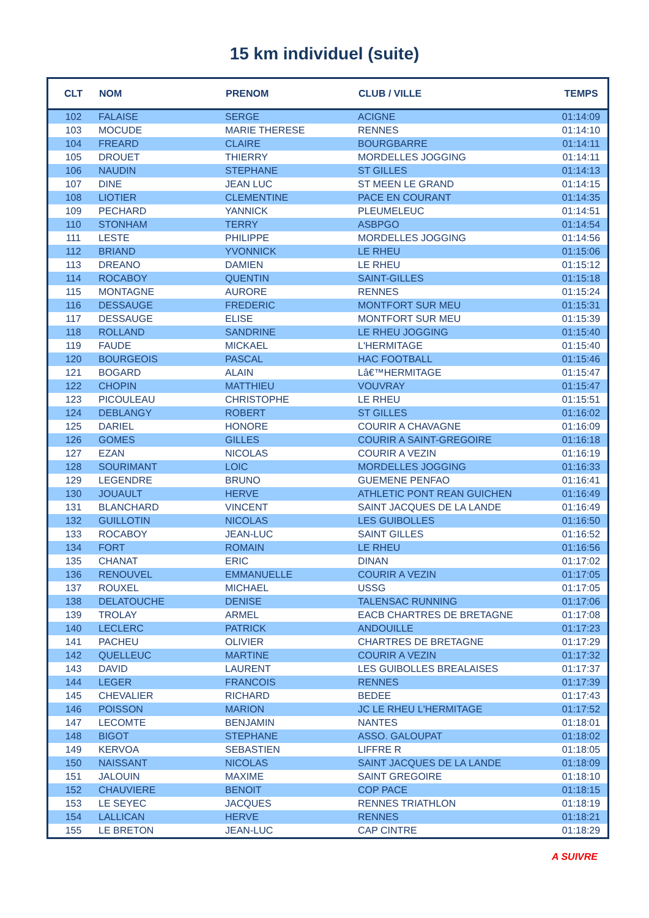15 km individuel (suite)
| CLT | NOM | PRENOM | CLUB / VILLE | TEMPS |
| --- | --- | --- | --- | --- |
| 102 | FALAISE | SERGE | ACIGNE | 01:14:09 |
| 103 | MOCUDE | MARIE THERESE | RENNES | 01:14:10 |
| 104 | FREARD | CLAIRE | BOURGBARRE | 01:14:11 |
| 105 | DROUET | THIERRY | MORDELLES JOGGING | 01:14:11 |
| 106 | NAUDIN | STEPHANE | ST GILLES | 01:14:13 |
| 107 | DINE | JEAN LUC | ST MEEN LE GRAND | 01:14:15 |
| 108 | LIOTIER | CLEMENTINE | PACE EN COURANT | 01:14:35 |
| 109 | PECHARD | YANNICK | PLEUMELEUC | 01:14:51 |
| 110 | STONHAM | TERRY | ASBPGO | 01:14:54 |
| 111 | LESTE | PHILIPPE | MORDELLES JOGGING | 01:14:56 |
| 112 | BRIAND | YVONNICK | LE RHEU | 01:15:06 |
| 113 | DREANO | DAMIEN | LE RHEU | 01:15:12 |
| 114 | ROCABOY | QUENTIN | SAINT-GILLES | 01:15:18 |
| 115 | MONTAGNE | AURORE | RENNES | 01:15:24 |
| 116 | DESSAUGE | FREDERIC | MONTFORT SUR MEU | 01:15:31 |
| 117 | DESSAUGE | ELISE | MONTFORT SUR MEU | 01:15:39 |
| 118 | ROLLAND | SANDRINE | LE RHEU JOGGING | 01:15:40 |
| 119 | FAUDE | MICKAEL | L'HERMITAGE | 01:15:40 |
| 120 | BOURGEOIS | PASCAL | HAC FOOTBALL | 01:15:46 |
| 121 | BOGARD | ALAIN | Lâ€™HERMITAGE | 01:15:47 |
| 122 | CHOPIN | MATTHIEU | VOUVRAY | 01:15:47 |
| 123 | PICOULEAU | CHRISTOPHE | LE RHEU | 01:15:51 |
| 124 | DEBLANGY | ROBERT | ST GILLES | 01:16:02 |
| 125 | DARIEL | HONORE | COURIR A CHAVAGNE | 01:16:09 |
| 126 | GOMES | GILLES | COURIR A SAINT-GREGOIRE | 01:16:18 |
| 127 | EZAN | NICOLAS | COURIR A VEZIN | 01:16:19 |
| 128 | SOURIMANT | LOIC | MORDELLES JOGGING | 01:16:33 |
| 129 | LEGENDRE | BRUNO | GUEMENE PENFAO | 01:16:41 |
| 130 | JOUAULT | HERVE | ATHLETIC PONT REAN GUICHEN | 01:16:49 |
| 131 | BLANCHARD | VINCENT | SAINT JACQUES DE LA LANDE | 01:16:49 |
| 132 | GUILLOTIN | NICOLAS | LES GUIBOLLES | 01:16:50 |
| 133 | ROCABOY | JEAN-LUC | SAINT GILLES | 01:16:52 |
| 134 | FORT | ROMAIN | LE RHEU | 01:16:56 |
| 135 | CHANAT | ERIC | DINAN | 01:17:02 |
| 136 | RENOUVEL | EMMANUELLE | COURIR A VEZIN | 01:17:05 |
| 137 | ROUXEL | MICHAEL | USSG | 01:17:05 |
| 138 | DELATOUCHE | DENISE | TALENSAC RUNNING | 01:17:06 |
| 139 | TROLAY | ARMEL | EACB CHARTRES DE BRETAGNE | 01:17:08 |
| 140 | LECLERC | PATRICK | ANDOUILLE | 01:17:23 |
| 141 | PACHEU | OLIVIER | CHARTRES DE BRETAGNE | 01:17:29 |
| 142 | QUELLEUC | MARTINE | COURIR A VEZIN | 01:17:32 |
| 143 | DAVID | LAURENT | LES GUIBOLLES BREALAISES | 01:17:37 |
| 144 | LEGER | FRANCOIS | RENNES | 01:17:39 |
| 145 | CHEVALIER | RICHARD | BEDEE | 01:17:43 |
| 146 | POISSON | MARION | JC LE RHEU L'HERMITAGE | 01:17:52 |
| 147 | LECOMTE | BENJAMIN | NANTES | 01:18:01 |
| 148 | BIGOT | STEPHANE | ASSO. GALOUPAT | 01:18:02 |
| 149 | KERVOA | SEBASTIEN | LIFFRE R | 01:18:05 |
| 150 | NAISSANT | NICOLAS | SAINT JACQUES DE LA LANDE | 01:18:09 |
| 151 | JALOUIN | MAXIME | SAINT GREGOIRE | 01:18:10 |
| 152 | CHAUVIERE | BENOIT | COP PACE | 01:18:15 |
| 153 | LE SEYEC | JACQUES | RENNES TRIATHLON | 01:18:19 |
| 154 | LALLICAN | HERVE | RENNES | 01:18:21 |
| 155 | LE BRETON | JEAN-LUC | CAP CINTRE | 01:18:29 |
A SUIVRE